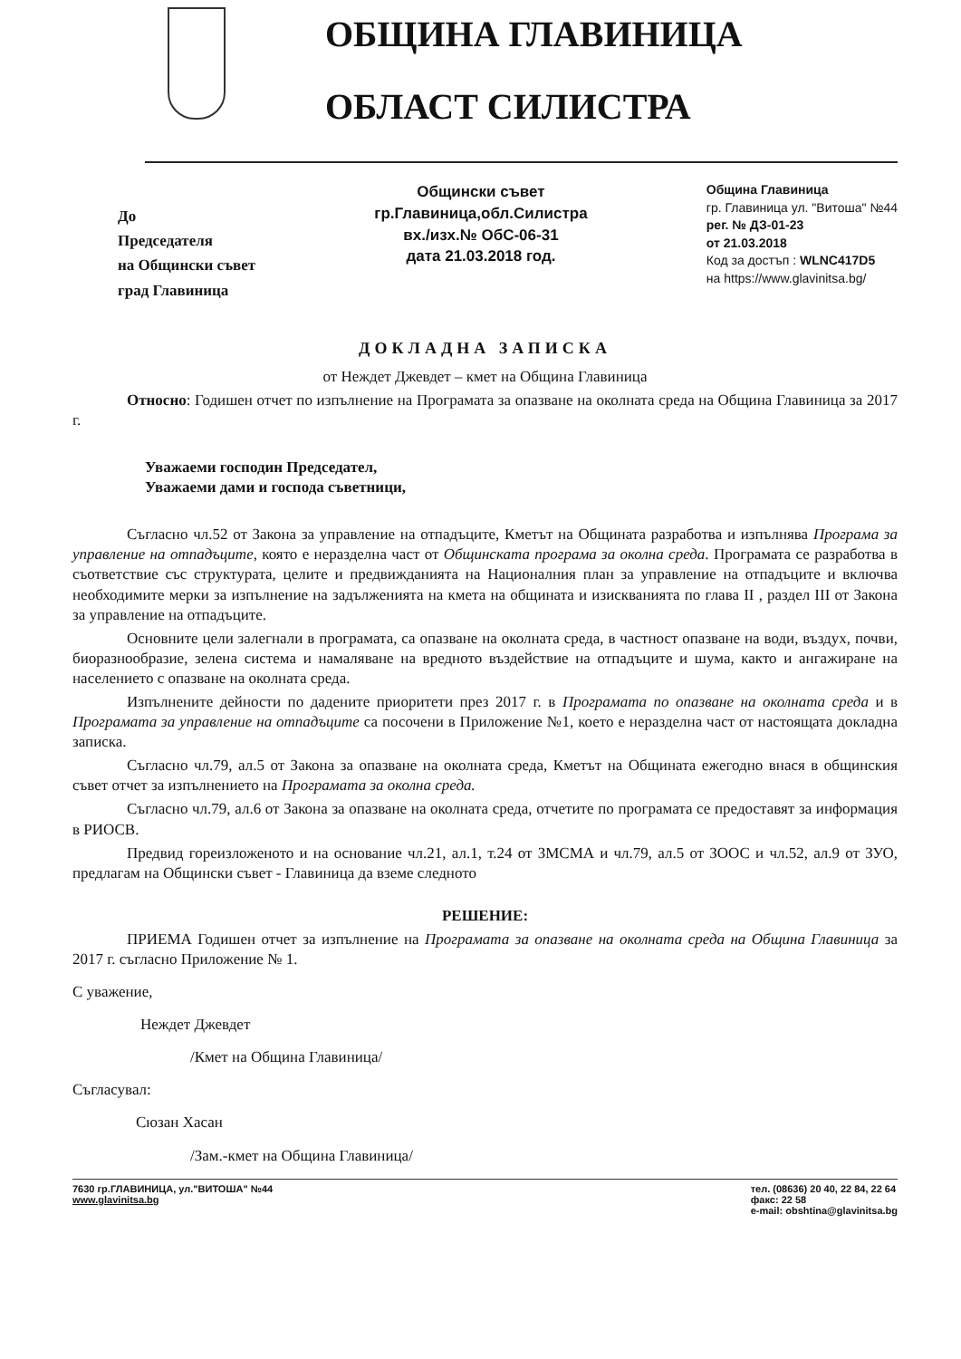ОБЩИНА ГЛАВИНИЦА
ОБЛАСТ СИЛИСТРА
До
Председателя
на Общински съвет
град Главиница
Общински съвет
гр.Главиница,обл.Силистра
вх./изх.№ ОбС-06-31
дата 21.03.2018 год.
Община Главиница
гр. Главиница ул. "Витоша" №44
рег. № ДЗ-01-23
от 21.03.2018
Код за достъп : WLNC417D5
на https://www.glavinitsa.bg/
ДОКЛАДНА ЗАПИСКА
от Неждет Джевдет – кмет на Община Главиница
Относно: Годишен отчет по изпълнение на Програмата за опазване на околната среда на Община Главиница за 2017 г.
Уважаеми господин Председател,
Уважаеми дами и господа съветници,
Съгласно чл.52 от Закона за управление на отпадъците, Кметът на Общината разработва и изпълнява Програма за управление на отпадъците, която е неразделна част от Общинската програма за околна среда. Програмата се разработва в съответствие със структурата, целите и предвижданията на Националния план за управление на отпадъците и включва необходимите мерки за изпълнение на задълженията на кмета на общината и изискванията по глава II , раздел III от Закона за управление на отпадъците.
Основните цели залегнали в програмата, са опазване на околната среда, в частност опазване на води, въздух, почви, биоразнообразие, зелена система и намаляване на вредното въздействие на отпадъците и шума, както и ангажиране на населението с опазване на околната среда.
Изпълнените дейности по дадените приоритети през 2017 г. в Програмата по опазване на околната среда и в Програмата за управление на отпадъците са посочени в Приложение №1, което е неразделна част от настоящата докладна записка.
Съгласно чл.79, ал.5 от Закона за опазване на околната среда, Кметът на Общината ежегодно внася в общинския съвет отчет за изпълнението на Програмата за околна среда.
Съгласно чл.79, ал.6 от Закона за опазване на околната среда, отчетите по програмата се предоставят за информация в РИОСВ.
Предвид гореизложеното и на основание чл.21, ал.1, т.24 от ЗМСМА и чл.79, ал.5 от ЗООС и чл.52, ал.9 от ЗУО, предлагам на Общински съвет - Главиница да вземе следното
РЕШЕНИЕ:
ПРИЕМА Годишен отчет за изпълнение на Програмата за опазване на околната среда на Община Главиница за 2017 г. съгласно Приложение № 1.
С уважение,
Неждет Джевдет
/Кмет на Община Главиница/
Съгласувал:
Сюзан Хасан
/Зам.-кмет на Община Главиница/
7630 гр.ГЛАВИНИЦА, ул."ВИТОША" №44
www.glavinitsa.bg
тел. (08636) 20 40, 22 84, 22 64
факс: 22 58
e-mail: obshtina@glavinitsa.bg